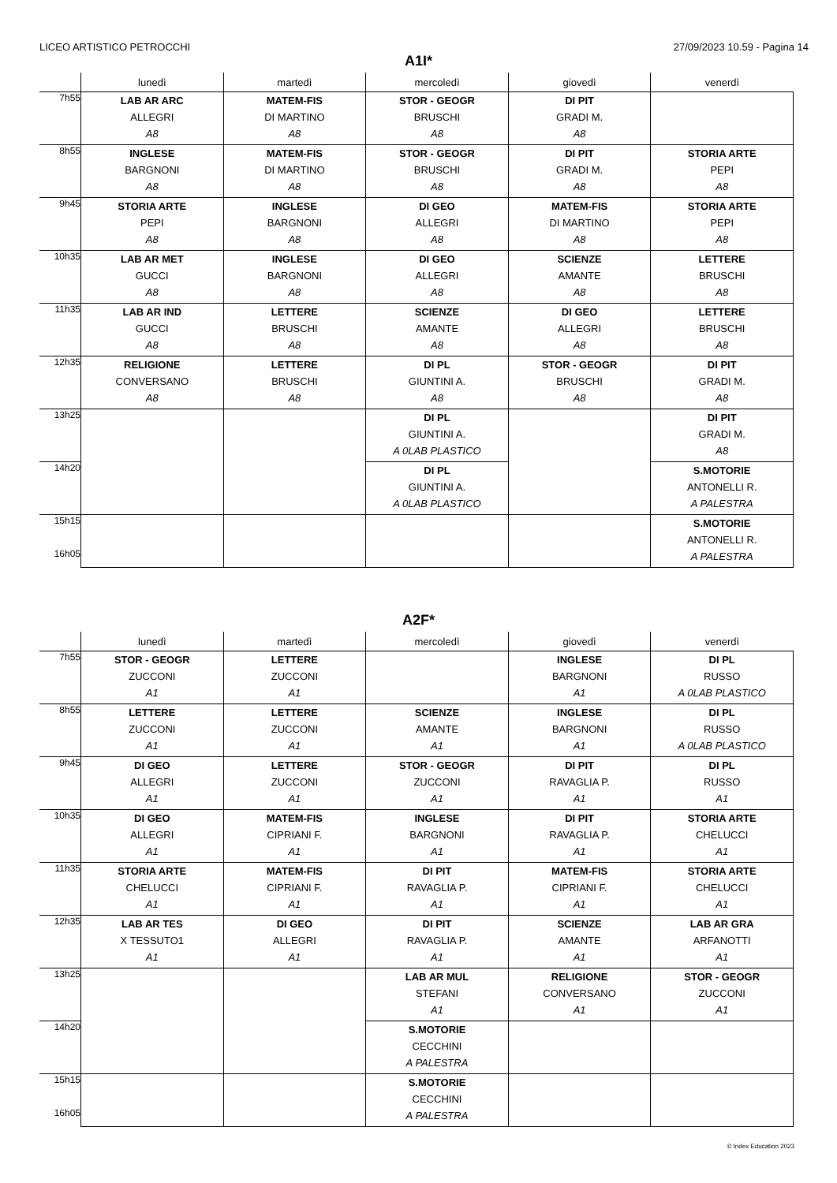LICEO ARTISTICO PETROCCHI 27/09/2023 10.59 - Pagina 14
A1I*
| | lunedì | martedì | mercoledì | giovedì | venerdì |
| --- | --- | --- | --- | --- | --- |
| 7h55 | LAB AR ARC ALLEGRI A8 | MATEM-FIS DI MARTINO A8 | STOR - GEOGR BRUSCHI A8 | DI PIT GRADI M. A8 | |
| 8h55 | INGLESE BARGNONI A8 | MATEM-FIS DI MARTINO A8 | STOR - GEOGR BRUSCHI A8 | DI PIT GRADI M. A8 | STORIA ARTE PEPI A8 |
| 9h45 | STORIA ARTE PEPI A8 | INGLESE BARGNONI A8 | DI GEO ALLEGRI A8 | MATEM-FIS DI MARTINO A8 | STORIA ARTE PEPI A8 |
| 10h35 | LAB AR MET GUCCI A8 | INGLESE BARGNONI A8 | DI GEO ALLEGRI A8 | SCIENZE AMANTE A8 | LETTERE BRUSCHI A8 |
| 11h35 | LAB AR IND GUCCI A8 | LETTERE BRUSCHI A8 | SCIENZE AMANTE A8 | DI GEO ALLEGRI A8 | LETTERE BRUSCHI A8 |
| 12h35 | RELIGIONE CONVERSANO A8 | LETTERE BRUSCHI A8 | DI PL GIUNTINI A. A8 | STOR - GEOGR BRUSCHI A8 | DI PIT GRADI M. A8 |
| 13h25 | | | DI PL GIUNTINI A. A 0LAB PLASTICO | | DI PIT GRADI M. A8 |
| 14h20 | | | DI PL GIUNTINI A. A 0LAB PLASTICO | | S.MOTORIE ANTONELLI R. A PALESTRA |
| 15h15 16h05 | | | | | S.MOTORIE ANTONELLI R. A PALESTRA |
A2F*
| | lunedì | martedì | mercoledì | giovedì | venerdì |
| --- | --- | --- | --- | --- | --- |
| 7h55 | STOR - GEOGR ZUCCONI A1 | LETTERE ZUCCONI A1 | | INGLESE BARGNONI A1 | DI PL RUSSO A 0LAB PLASTICO |
| 8h55 | LETTERE ZUCCONI A1 | LETTERE ZUCCONI A1 | SCIENZE AMANTE A1 | INGLESE BARGNONI A1 | DI PL RUSSO A 0LAB PLASTICO |
| 9h45 | DI GEO ALLEGRI A1 | LETTERE ZUCCONI A1 | STOR - GEOGR ZUCCONI A1 | DI PIT RAVAGLIA P. A1 | DI PL RUSSO A1 |
| 10h35 | DI GEO ALLEGRI A1 | MATEM-FIS CIPRIANI F. A1 | INGLESE BARGNONI A1 | DI PIT RAVAGLIA P. A1 | STORIA ARTE CHELUCCI A1 |
| 11h35 | STORIA ARTE CHELUCCI A1 | MATEM-FIS CIPRIANI F. A1 | DI PIT RAVAGLIA P. A1 | MATEM-FIS CIPRIANI F. A1 | STORIA ARTE CHELUCCI A1 |
| 12h35 | LAB AR TES X TESSUTO1 A1 | DI GEO ALLEGRI A1 | DI PIT RAVAGLIA P. A1 | SCIENZE AMANTE A1 | LAB AR GRA ARFANOTTI A1 |
| 13h25 | | | LAB AR MUL STEFANI A1 | RELIGIONE CONVERSANO A1 | STOR - GEOGR ZUCCONI A1 |
| 14h20 | | | S.MOTORIE CECCHINI A PALESTRA | | |
| 15h15 16h05 | | | S.MOTORIE CECCHINI A PALESTRA | | |
© Index Education 2023